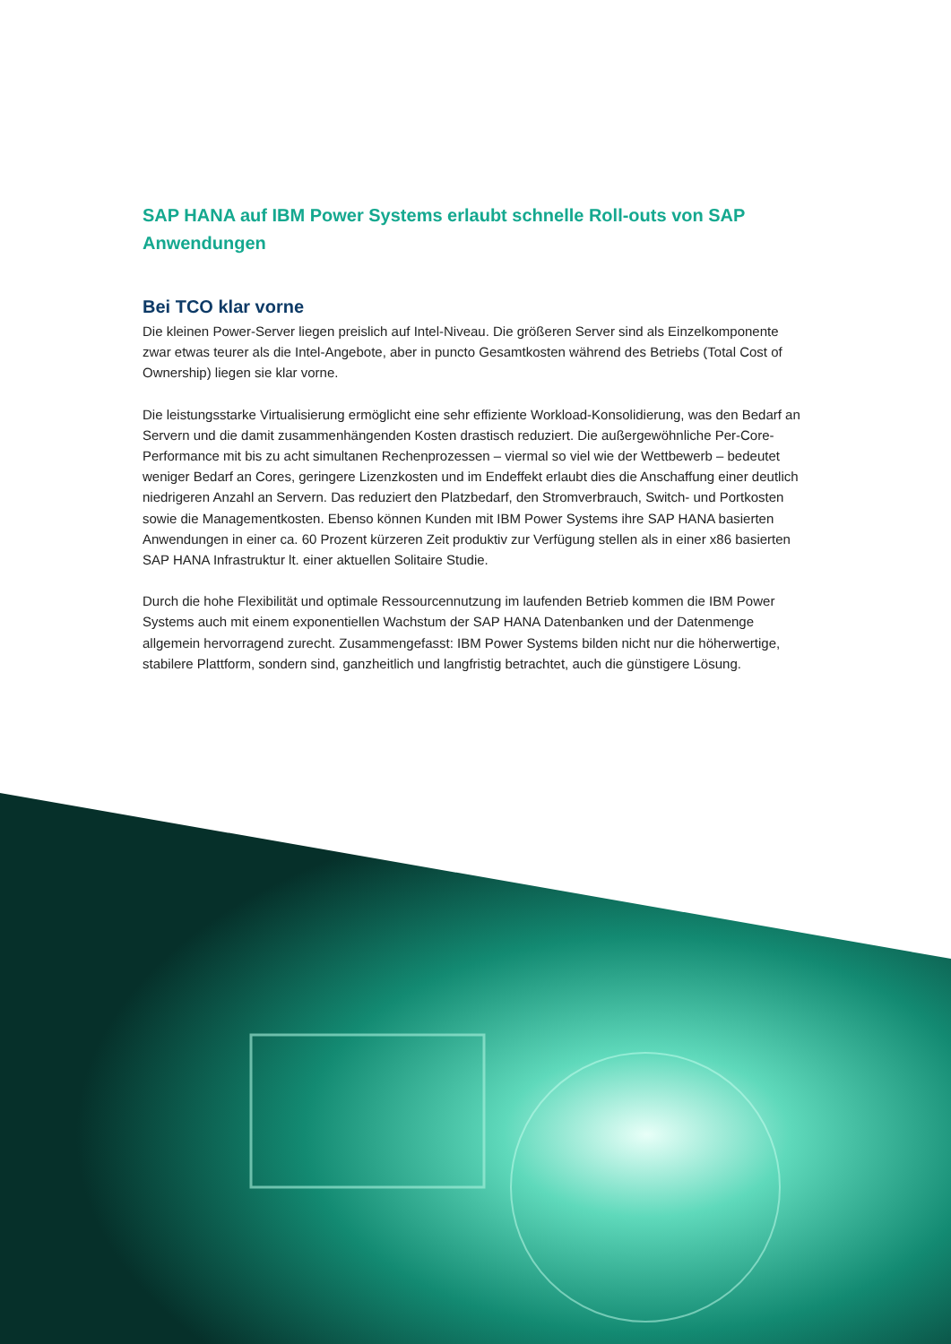SAP HANA auf IBM Power Systems erlaubt schnelle Roll-outs von SAP Anwendungen
Bei TCO klar vorne
Die kleinen Power-Server liegen preislich auf Intel-Niveau. Die größeren Server sind als Einzelkomponente zwar etwas teurer als die Intel-Angebote, aber in puncto Gesamtkosten während des Betriebs (Total Cost of Ownership) liegen sie klar vorne.
Die leistungsstarke Virtualisierung ermöglicht eine sehr effiziente Workload-Konsolidierung, was den Bedarf an Servern und die damit zusammenhängenden Kosten drastisch reduziert. Die außergewöhnliche Per-Core-Performance mit bis zu acht simultanen Rechenprozessen – viermal so viel wie der Wettbewerb – bedeutet weniger Bedarf an Cores, geringere Lizenzkosten und im Endeffekt erlaubt dies die Anschaffung einer deutlich niedrigeren Anzahl an Servern. Das reduziert den Platzbedarf, den Stromverbrauch, Switch- und Portkosten sowie die Managementkosten. Ebenso können Kunden mit IBM Power Systems ihre SAP HANA basierten Anwendungen in einer ca. 60 Prozent kürzeren Zeit produktiv zur Verfügung stellen als in einer x86 basierten SAP HANA Infrastruktur lt. einer aktuellen Solitaire Studie.
Durch die hohe Flexibilität und optimale Ressourcennutzung im laufenden Betrieb kommen die IBM Power Systems auch mit einem exponentiellen Wachstum der SAP HANA Datenbanken und der Datenmenge allgemein hervorragend zurecht. Zusammengefasst: IBM Power Systems bilden nicht nur die höherwertige, stabilere Plattform, sondern sind, ganzheitlich und langfristig betrachtet, auch die günstigere Lösung.